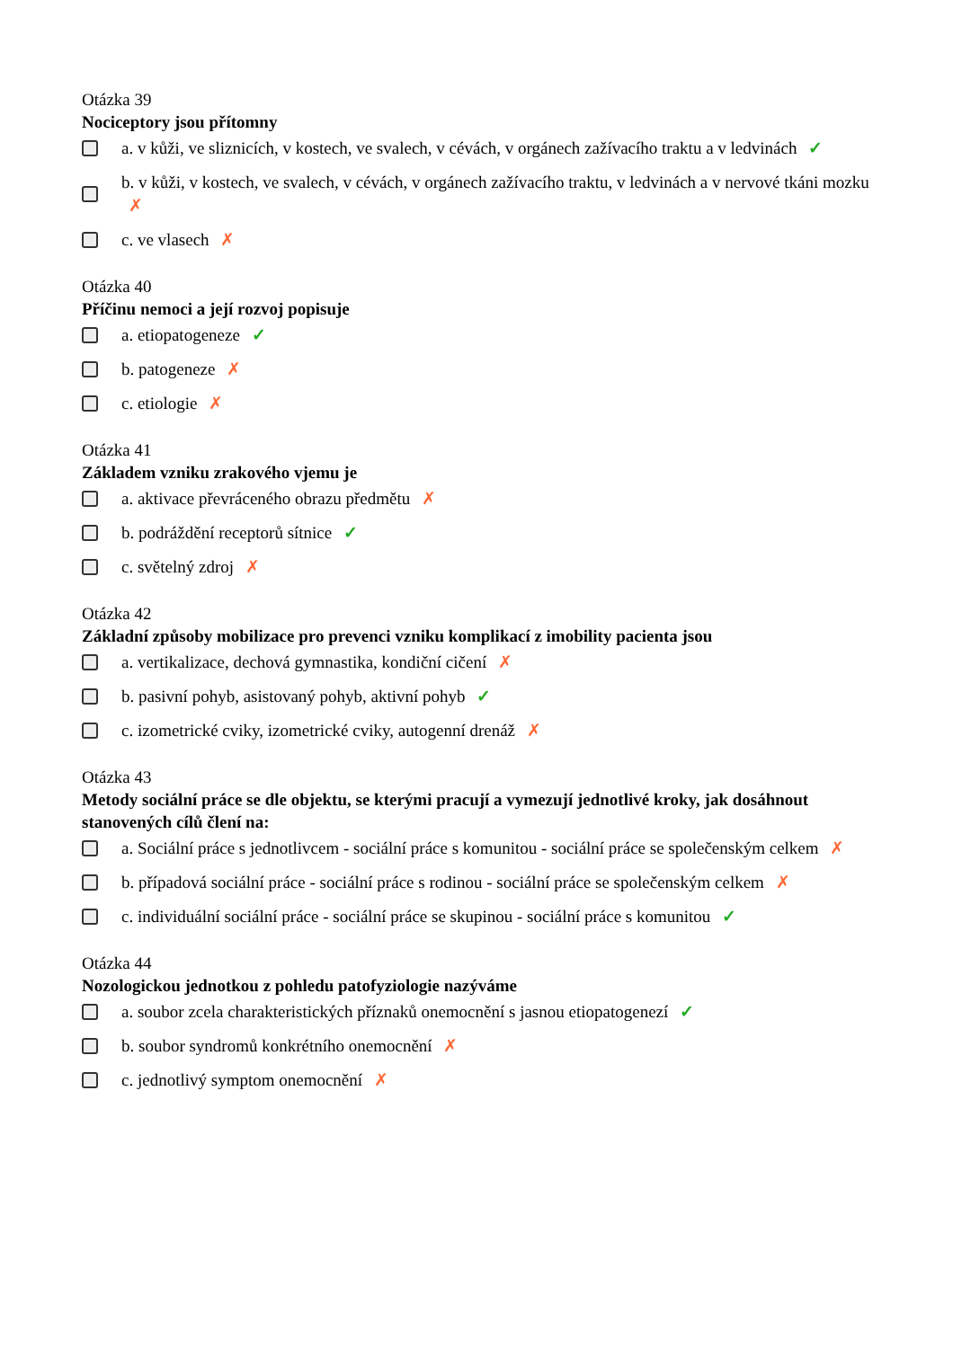Otázka 39
Nociceptory jsou přítomny
a. v kůži, ve sliznicích, v kostech, ve svalech, v cévách, v orgánech zažívacího traktu a v ledvinách ✓
b. v kůži, v kostech, ve svalech, v cévách, v orgánech zažívacího traktu, v ledvinách a v nervové tkáni mozku ✗
c. ve vlasech ✗
Otázka 40
Příčinu nemoci a její rozvoj popisuje
a. etiopatogeneze ✓
b. patogeneze ✗
c. etiologie ✗
Otázka 41
Základem vzniku zrakového vjemu je
a. aktivace převráceného obrazu předmětu ✗
b. podráždění receptorů sítnice ✓
c. světelný zdroj ✗
Otázka 42
Základní způsoby mobilizace pro prevenci vzniku komplikací z imobility pacienta jsou
a. vertikalizace, dechová gymnastika, kondiční cičení ✗
b. pasivní pohyb, asistovaný pohyb, aktivní pohyb ✓
c. izometrické cviky, izometrické cviky, autogenní drenáž ✗
Otázka 43
Metody sociální práce se dle objektu, se kterými pracují a vymezují jednotlivé kroky, jak dosáhnout stanovených cílů člení na:
a. Sociální práce s jednotlivcem - sociální práce s komunitou - sociální práce se společenským celkem ✗
b. případová sociální práce - sociální práce s rodinou - sociální práce se společenským celkem ✗
c. individuální sociální práce - sociální práce se skupinou - sociální práce s komunitou ✓
Otázka 44
Nozologickou jednotkou z pohledu patofyziologie nazýváme
a. soubor zcela charakteristických příznaků onemocnění s jasnou etiopatogenezí ✓
b. soubor syndromů konkrétního onemocnění ✗
c. jednotlivý symptom onemocnění ✗